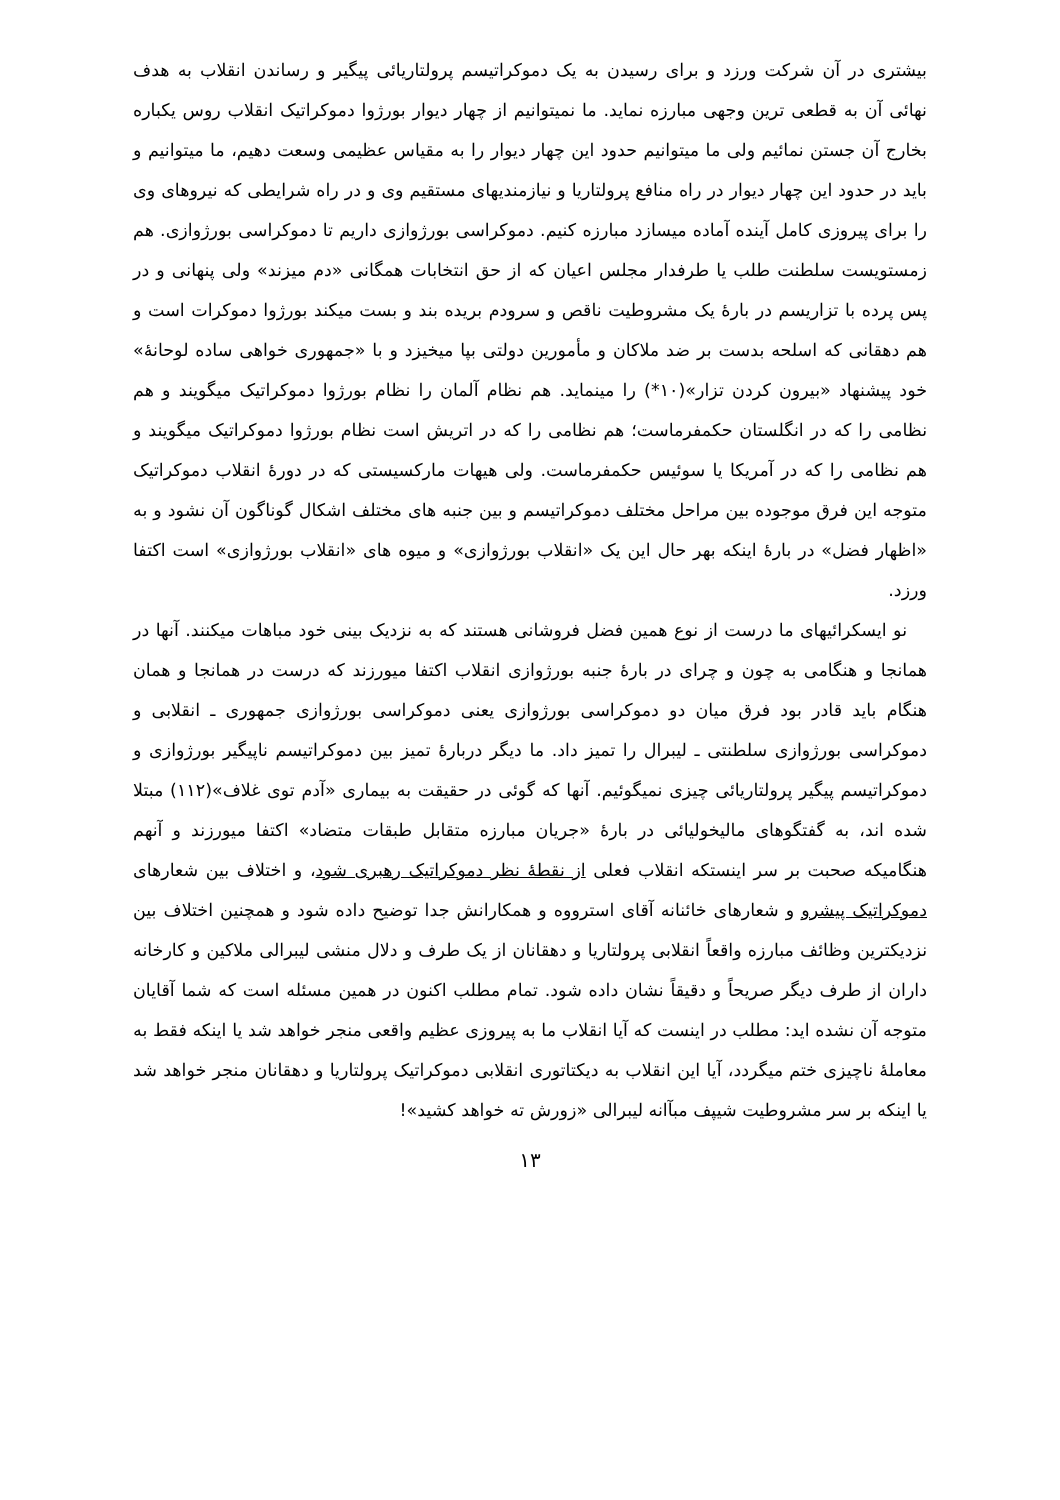بیشتری در آن شرکت ورزد و برای رسیدن به یک دموکراتیسم پرولتاریائی پیگیر و رساندن انقلاب به هدف نهائی آن به قطعی ترین وجهی مبارزه نماید. ما نمیتوانیم از چهار دیوار بورژوا دموکراتیک انقلاب روس یکباره بخارج آن جستن نمائیم ولی ما میتوانیم حدود این چهار دیوار را به مقیاس عظیمی وسعت دهیم، ما میتوانیم و باید در حدود این چهار دیوار در راه منافع پرولتاریا و نیازمندیهای مستقیم وی و در راه شرایطی که نیروهای وی را برای پیروزی کامل آینده آماده میسازد مبارزه کنیم. دموکراسی بورژوازی داریم تا دموکراسی بورژوازی. هم زمستویست سلطنت طلب یا طرفدار مجلس اعیان که از حق انتخابات همگانی «دم میزند» ولی پنهانی و در پس پرده با تزاریسم در بارۀ یک مشروطیت ناقص و سرودم بریده بند و بست میکند بورژوا دموکرات است و هم دهقانی که اسلحه بدست بر ضد ملاکان و مأمورین دولتی بپا میخیزد و با «جمهوری خواهی ساده لوحانۀ» خود پیشنهاد «بیرون کردن تزار»(۱۰*) را مینماید. هم نظام آلمان را نظام بورژوا دموکراتیک میگویند و هم نظامی را که در انگلستان حکمفرماست؛ هم نظامی را که در اتریش است نظام بورژوا دموکراتیک میگویند و هم نظامی را که در آمریکا یا سوئیس حکمفرماست. ولی هیهات مارکسیستی که در دورۀ انقلاب دموکراتیک متوجه این فرق موجوده بین مراحل مختلف دموکراتیسم و بین جنبه های مختلف اشکال گوناگون آن نشود و به «اظهار فضل» در بارۀ اینکه بهر حال این یک «انقلاب بورژوازی» و میوه های «انقلاب بورژوازی» است اکتفا ورزد.
نو ایسکرائیهای ما درست از نوع همین فضل فروشانی هستند که به نزدیک بینی خود مباهات میکنند. آنها در همانجا و هنگامی به چون و چرای در بارۀ جنبه بورژوازی انقلاب اکتفا میورزند که درست در همانجا و همان هنگام باید قادر بود فرق میان دو دموکراسی بورژوازی یعنی دموکراسی بورژوازی جمهوری ـ انقلابی و دموکراسی بورژوازی سلطنتی ـ لیبرال را تمیز داد. ما دیگر دربارۀ تمیز بین دموکراتیسم ناپیگیر بورژوازی و دموکراتیسم پیگیر پرولتاریائی چیزی نمیگوئیم. آنها که گوئی در حقیقت به بیماری «آدم توی غلاف»(۱۱۲) مبتلا شده اند، به گفتگوهای مالیخولیائی در بارۀ «جریان مبارزه متقابل طبقات متضاد» اکتفا میورزند و آنهم هنگامیکه صحبت بر سر اینستکه انقلاب فعلی از نقطۀ نظر دموکراتیک رهبری شود، و اختلاف بین شعارهای دموکراتیک پیشرو و شعارهای خائنانه آقای استرووه و همکارانش جدا توضیح داده شود و همچنین اختلاف بین نزدیکترین وظائف مبارزه واقعاً انقلابی پرولتاریا و دهقانان از یک طرف و دلال منشی لیبرالی ملاکین و کارخانه داران از طرف دیگر صریحاً و دقیقاً نشان داده شود. تمام مطلب اکنون در همین مسئله است که شما آقایان متوجه آن نشده اید: مطلب در اینست که آیا انقلاب ما به پیروزی عظیم واقعی منجر خواهد شد یا اینکه فقط به معاملۀ ناچیزی ختم میگردد، آیا این انقلاب به دیکتاتوری انقلابی دموکراتیک پرولتاریا و دهقانان منجر خواهد شد یا اینکه بر سر مشروطیت شیپف مبآانه لیبرالی «زورش ته خواهد کشید»!
۱۳